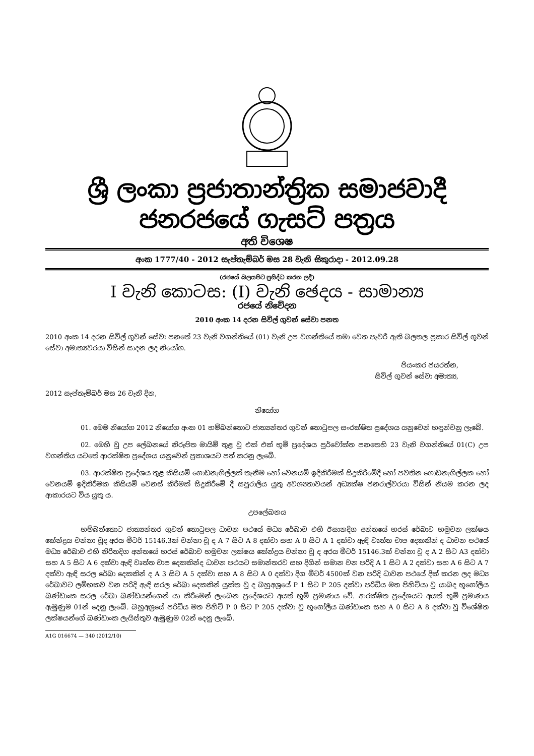ශ්‍රී ලංකා ප්‍රජාතාන්ත්‍රික සමාජවාදී ජනරජයේ ගැසට් පත්‍රය
අති විශෙෂ
අංක 1777/40 - 2012 සැප්තැම්බර් මස 28 වැනි සිකුරාදා - 2012.09.28
(රජයේ බලයපිට ප්‍රසිද්ධ කරන ලදී)
I වැනි කොටස: (I) වැනි ඡෙදය - සාමාන්‍ය
රජයේ නිවේදන
2010 අංක 14 දරන සිවිල් ගුවන් සේවා පනත
2010 අංක 14 දරන සිවිල් ගුවන් සේවා පනතේ 23 වැනි වගන්තියේ (01) වැනි උප වගන්තියේ තමා වෙත පැවරී ඇති බලතල ප්‍රකාර සිවිල් ගුවන් සේවා අමාත්‍යවරයා විසින් සාදන ලද නියෝග.
පියංකර ජයරත්න,
සිවිල් ගුවන් සේවා අමාත්‍ය,
2012 සැප්තැම්බර් මස 26 වැනි දින,
නියෝග
01. මෙම නියෝග 2012 නියෝග අංක 01 හම්බන්තොට ජාත්‍යන්තර ගුවන් තොටුපල සංරක්ෂිත ප්‍රදේශය යනුවෙන් හඳුන්වනු ලැබේ.
02. මෙහි වූ උප ලේඛනයේ නිරූපිත මායිම් තුළ වූ එක් එක් භූමි ප්‍රදේශය පූර්වෝක්ත පනතෙහි 23 වැනි වගන්තියේ 01(C) උප වගන්තිය යටතේ ආරක්ෂිත ප්‍රදේශය යනුවෙන් ප්‍රකාශයට පත් කරනු ලැබේ.
03. ආරක්ෂිත ප්‍රදේශය තුළ කිසියම් ගොඩනැගිල්ලක් තැනීම හෝ වෙනයම් ඉදිකිරීමක් සිදුකිරීමේදී හෝ පවතින ගොඩනැගිල්ලක හෝ වෙනයම් ඉදිකිරීමක කිසියම් වෙනස් කිරීමක් සිදුකිරීමේ දී සපුරාලිය යුතු අවශ්‍යතාවයන් අධ්‍යක්ෂ ජනරාල්වරයා විසින් නියම කරන ලද ආකාරයට විය යුතු ය.
උපලේඛනය
හම්බන්තොට ජාත්‍යන්තර ගුවන් තොටුපල ධාවන පථයේ මධ්‍ය රේඛාව එහි ඊසානදිග අන්තයේ හරස් රේඛාව හමුවන ලක්ෂය කේන්ද්‍රය වන්නා වූද අරය මීටර් 15146.3ක් වන්නා වූ ද A 7 සිට A 8 දක්වා සහ A 0 සිට A 1 දක්වා ඇඳි වෘත්ත චාප දෙකකින් ද ධාවන පථයේ මධ්‍ය රේඛාව එහි නිරිතදිග අන්තයේ හරස් රේඛාව හමුවන ලක්ෂය කේන්ද්‍රය වන්නා වූ ද අරය මීටර් 15146.3ක් වන්නා වූ ද A 2 සිට A3 දක්වා සහ A 5 සිට A 6 දක්වා ඇඳි වෘත්ත චාප දෙකකින්ද ධාවන පථයට සමාන්තරව සහ දිගින් සමාන වන පරිදි A 1 සිට A 2 දක්වා සහ A 6 සිට A 7 දක්වා ඇඳි සරල රේඛා දෙකකින් ද A 3 සිට A 5 දක්වා සහ A 8 සිට A 0 දක්වා දිග මීටර් 4500ක් වන පරිදි ධාවන පථයේ දික් කරන ලද මධ්‍ය රේඛාවට ලම්භකව වන පරිදි ඇඳි සරල රේඛා දෙකකින් යුක්ත වූ ද බහුඅශ්‍රයේ P 1 සිට P 205 දක්වා පරිධිය මත පිහිටියා වූ යාබද භූගෝලීය ඛණ්ඩාංක සරල රේඛා ඛණ්ඩයන්ගෙන් යා කිරීමෙන් ලැබෙන ප්‍රදේශයට අයත් භූමි ප්‍රමාණය වේ. ආරක්ෂිත ප්‍රදේශයට අයත් භූමි ප්‍රමාණය ඇමුණුම 01න් දෙනු ලැබේ. බහුඅශ්‍රයේ පරිධිය මත පිහිටි P 0 සිට P 205 දක්වා වූ භූගෝලීය ඛණ්ඩාංක සහ A 0 සිට A 8 දක්වා වූ විශේෂිත ලක්ෂයන්ගේ ඛණ්ඩාංක ලැයිස්තුව ඇමුණුම 02න් දෙනු ලැබේ.
A1G 016674 — 340 (2012/10)